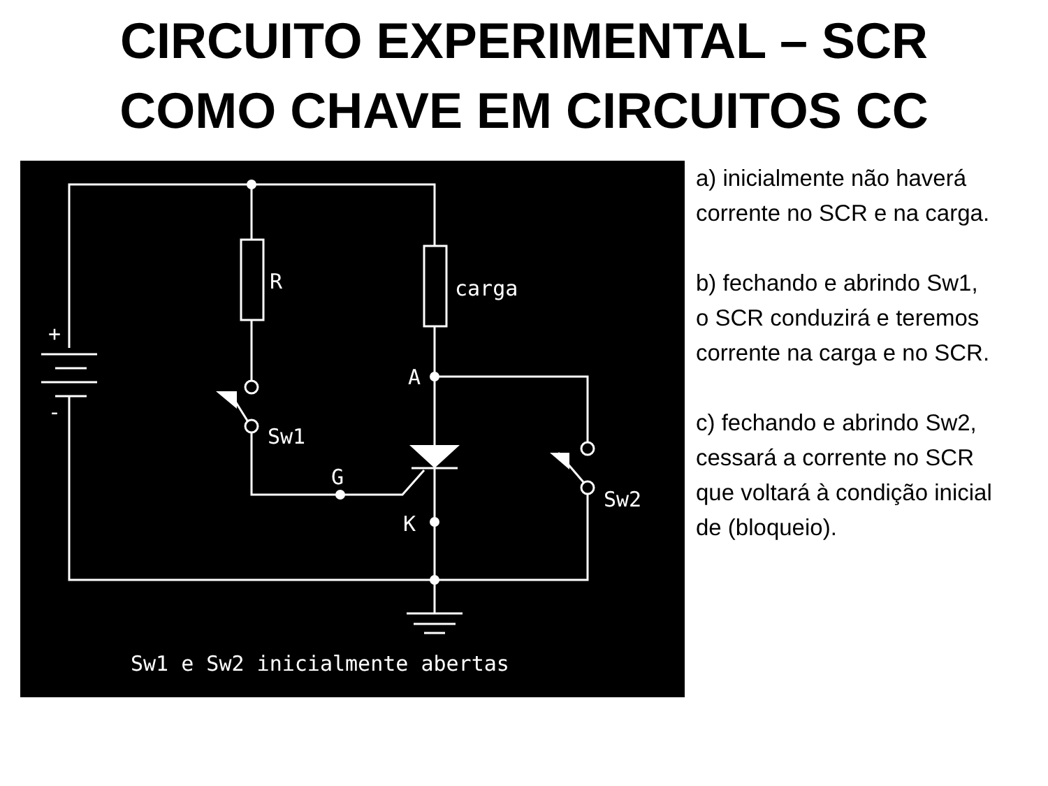CIRCUITO EXPERIMENTAL – SCR
COMO CHAVE EM CIRCUITOS CC
R
carga
+
-
A
Sw1
G
K
Sw2
Sw1 e Sw2 inicialmente abertas
a) inicialmente não haverá
corrente no SCR e na carga.
b) fechando e abrindo Sw1,
o SCR conduzirá e teremos
corrente na carga e no SCR.
c) fechando e abrindo Sw2,
cessará a corrente no SCR
que voltará à condição inicial
de (bloqueio).